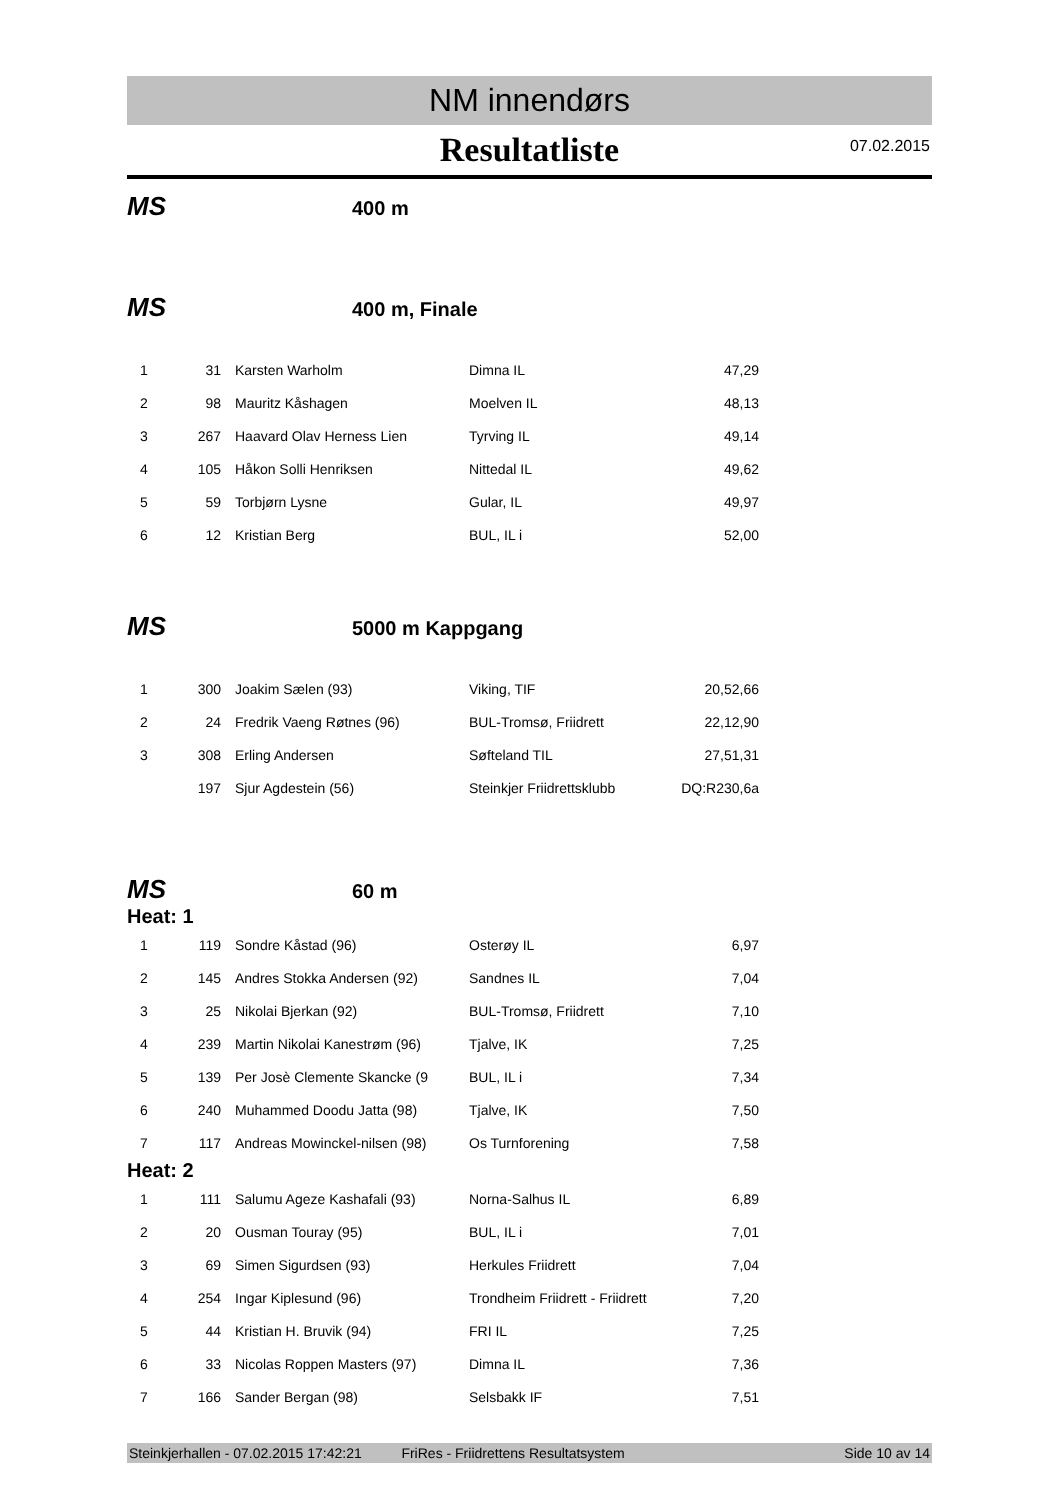NM innendørs
Resultatliste
07.02.2015
MS 400 m
MS 400 m, Finale
| 1 | 31 | Karsten Warholm | Dimna IL | 47,29 |
| 2 | 98 | Mauritz Kåshagen | Moelven IL | 48,13 |
| 3 | 267 | Haavard Olav Herness Lien | Tyrving IL | 49,14 |
| 4 | 105 | Håkon Solli Henriksen | Nittedal IL | 49,62 |
| 5 | 59 | Torbjørn Lysne | Gular, IL | 49,97 |
| 6 | 12 | Kristian Berg | BUL, IL i | 52,00 |
MS 5000 m Kappgang
| 1 | 300 | Joakim Sælen (93) | Viking, TIF | 20,52,66 |
| 2 | 24 | Fredrik Vaeng Røtnes (96) | BUL-Tromsø, Friidrett | 22,12,90 |
| 3 | 308 | Erling Andersen | Søfteland TIL | 27,51,31 |
| | 197 | Sjur Agdestein (56) | Steinkjer Friidrettsklubb | DQ:R230,6a |
MS 60 m
Heat: 1
| 1 | 119 | Sondre Kåstad (96) | Osterøy IL | 6,97 |
| 2 | 145 | Andres Stokka Andersen (92) | Sandnes IL | 7,04 |
| 3 | 25 | Nikolai Bjerkan (92) | BUL-Tromsø, Friidrett | 7,10 |
| 4 | 239 | Martin Nikolai Kanestrøm (96) | Tjalve, IK | 7,25 |
| 5 | 139 | Per Josè Clemente Skancke (9 | BUL, IL i | 7,34 |
| 6 | 240 | Muhammed Doodu Jatta (98) | Tjalve, IK | 7,50 |
| 7 | 117 | Andreas Mowinckel-nilsen (98) | Os Turnforening | 7,58 |
Heat: 2
| 1 | 111 | Salumu Ageze Kashafali (93) | Norna-Salhus IL | 6,89 |
| 2 | 20 | Ousman Touray (95) | BUL, IL i | 7,01 |
| 3 | 69 | Simen Sigurdsen (93) | Herkules Friidrett | 7,04 |
| 4 | 254 | Ingar Kiplesund (96) | Trondheim Friidrett - Friidrett | 7,20 |
| 5 | 44 | Kristian H. Bruvik (94) | FRI IL | 7,25 |
| 6 | 33 | Nicolas Roppen Masters (97) | Dimna IL | 7,36 |
| 7 | 166 | Sander Bergan (98) | Selsbakk IF | 7,51 |
Steinkjerhallen - 07.02.2015 17:42:21 FriRes - Friidrettens Resultatsystem Side 10 av 14